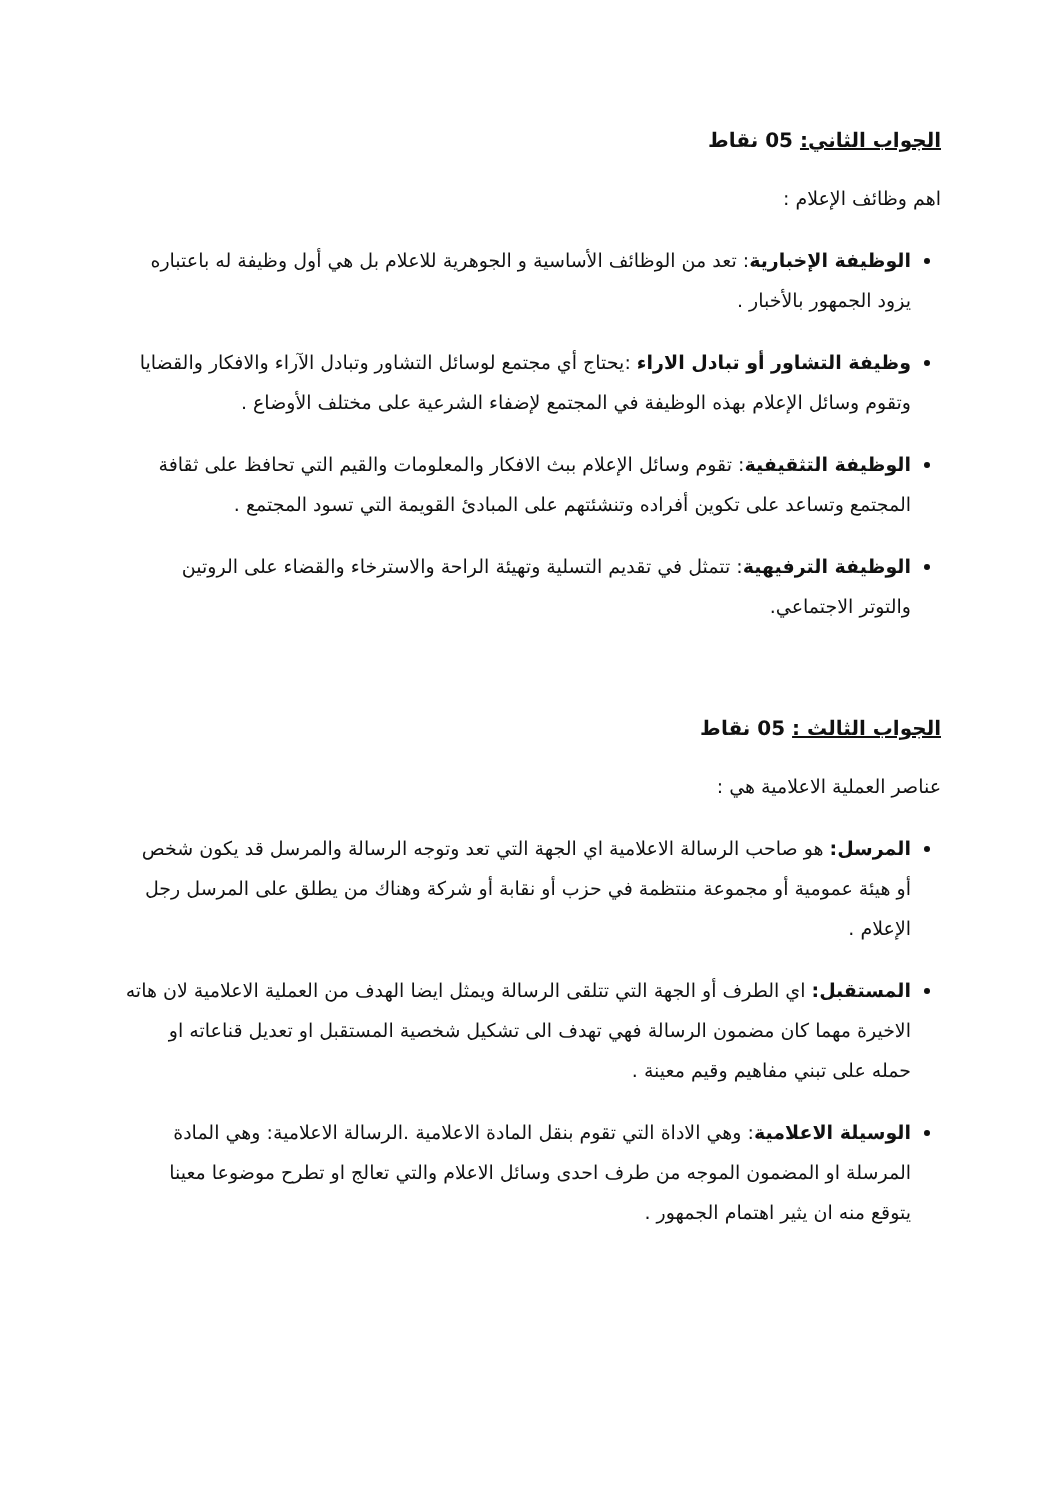الجواب الثاني: 05 نقاط
اهم وظائف الإعلام :
الوظيفة الإخبارية: تعد من الوظائف الأساسية و الجوهرية للاعلام بل هي أول وظيفة له باعتباره يزود الجمهور بالأخبار .
وظيفة التشاور أو تبادل الاراء :يحتاج أي مجتمع لوسائل التشاور وتبادل الآراء والافكار والقضايا وتقوم وسائل الإعلام بهذه الوظيفة في المجتمع لإضفاء الشرعية على مختلف الأوضاع .
الوظيفة التثقيفية: تقوم وسائل الإعلام ببث الافكار والمعلومات والقيم التي تحافظ على ثقافة المجتمع وتساعد على تكوين أفراده وتنشئتهم على المبادئ القويمة التي تسود المجتمع .
الوظيفة الترفيهية: تتمثل في تقديم التسلية وتهيئة الراحة والاسترخاء والقضاء على الروتين والتوتر الاجتماعي.
الجواب الثالث : 05 نقاط
عناصر العملية الاعلامية هي :
المرسل: هو صاحب الرسالة الاعلامية اي الجهة التي تعد وتوجه الرسالة والمرسل قد يكون شخص أو هيئة عمومية أو مجموعة منتظمة في حزب أو نقابة أو شركة وهناك من يطلق على المرسل رجل الإعلام .
المستقبل: اي الطرف أو الجهة التي تتلقى الرسالة ويمثل ايضا الهدف من العملية الاعلامية لان هاته الاخيرة مهما كان مضمون الرسالة فهي تهدف الى تشكيل شخصية المستقبل او تعديل قناعاته او حمله على تبني مفاهيم وقيم معينة .
الوسيلة الاعلامية: وهي الاداة التي تقوم بنقل المادة الاعلامية .الرسالة الاعلامية: وهي المادة المرسلة او المضمون الموجه من طرف احدى وسائل الاعلام والتي تعالج او تطرح موضوعا معينا يتوقع منه ان يثير اهتمام الجمهور .